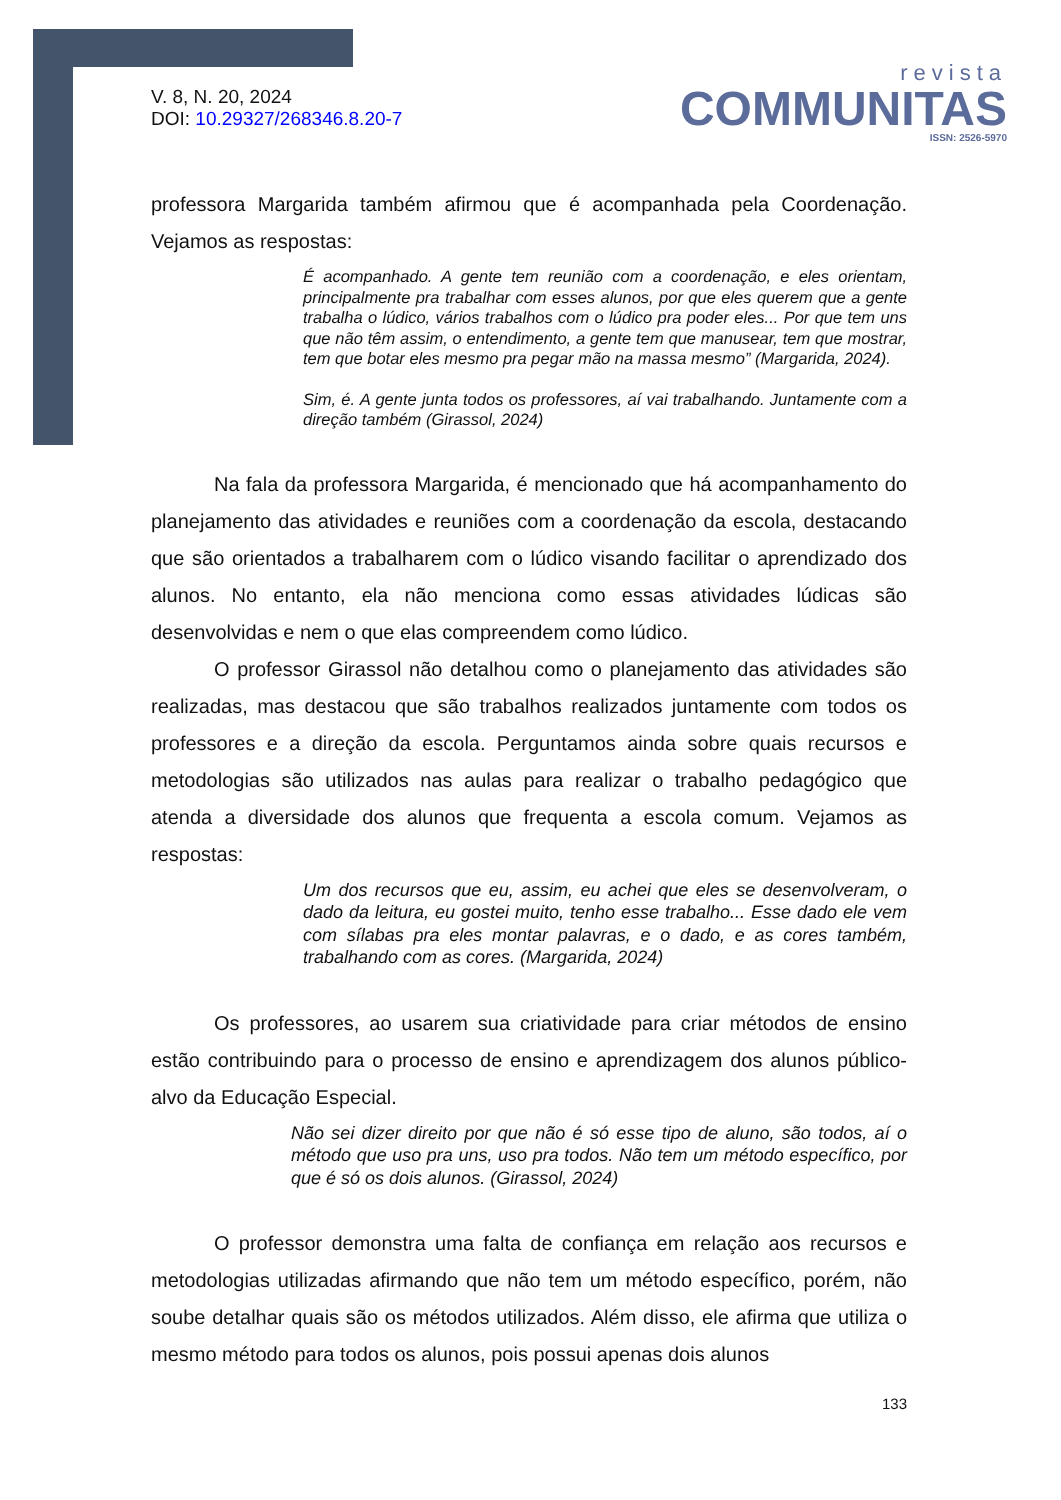V. 8, N. 20, 2024
DOI: 10.29327/268346.8.20-7
revista
COMMUNITAS
ISSN: 2526-5970
professora Margarida também afirmou que é acompanhada pela Coordenação. Vejamos as respostas:
É acompanhado. A gente tem reunião com a coordenação, e eles orientam, principalmente pra trabalhar com esses alunos, por que eles querem que a gente trabalha o lúdico, vários trabalhos com o lúdico pra poder eles... Por que tem uns que não têm assim, o entendimento, a gente tem que manusear, tem que mostrar, tem que botar eles mesmo pra pegar mão na massa mesmo” (Margarida, 2024).
Sim, é. A gente junta todos os professores, aí vai trabalhando. Juntamente com a direção também (Girassol, 2024)
Na fala da professora Margarida, é mencionado que há acompanhamento do planejamento das atividades e reuniões com a coordenação da escola, destacando que são orientados a trabalharem com o lúdico visando facilitar o aprendizado dos alunos. No entanto, ela não menciona como essas atividades lúdicas são desenvolvidas e nem o que elas compreendem como lúdico.
O professor Girassol não detalhou como o planejamento das atividades são realizadas, mas destacou que são trabalhos realizados juntamente com todos os professores e a direção da escola. Perguntamos ainda sobre quais recursos e metodologias são utilizados nas aulas para realizar o trabalho pedagógico que atenda a diversidade dos alunos que frequenta a escola comum. Vejamos as respostas:
Um dos recursos que eu, assim, eu achei que eles se desenvolveram, o dado da leitura, eu gostei muito, tenho esse trabalho... Esse dado ele vem com sílabas pra eles montar palavras, e o dado, e as cores também, trabalhando com as cores. (Margarida, 2024)
Os professores, ao usarem sua criatividade para criar métodos de ensino estão contribuindo para o processo de ensino e aprendizagem dos alunos público-alvo da Educação Especial.
Não sei dizer direito por que não é só esse tipo de aluno, são todos, aí o método que uso pra uns, uso pra todos. Não tem um método específico, por que é só os dois alunos. (Girassol, 2024)
O professor demonstra uma falta de confiança em relação aos recursos e metodologias utilizadas afirmando que não tem um método específico, porém, não soube detalhar quais são os métodos utilizados. Além disso, ele afirma que utiliza o mesmo método para todos os alunos, pois possui apenas dois alunos
133